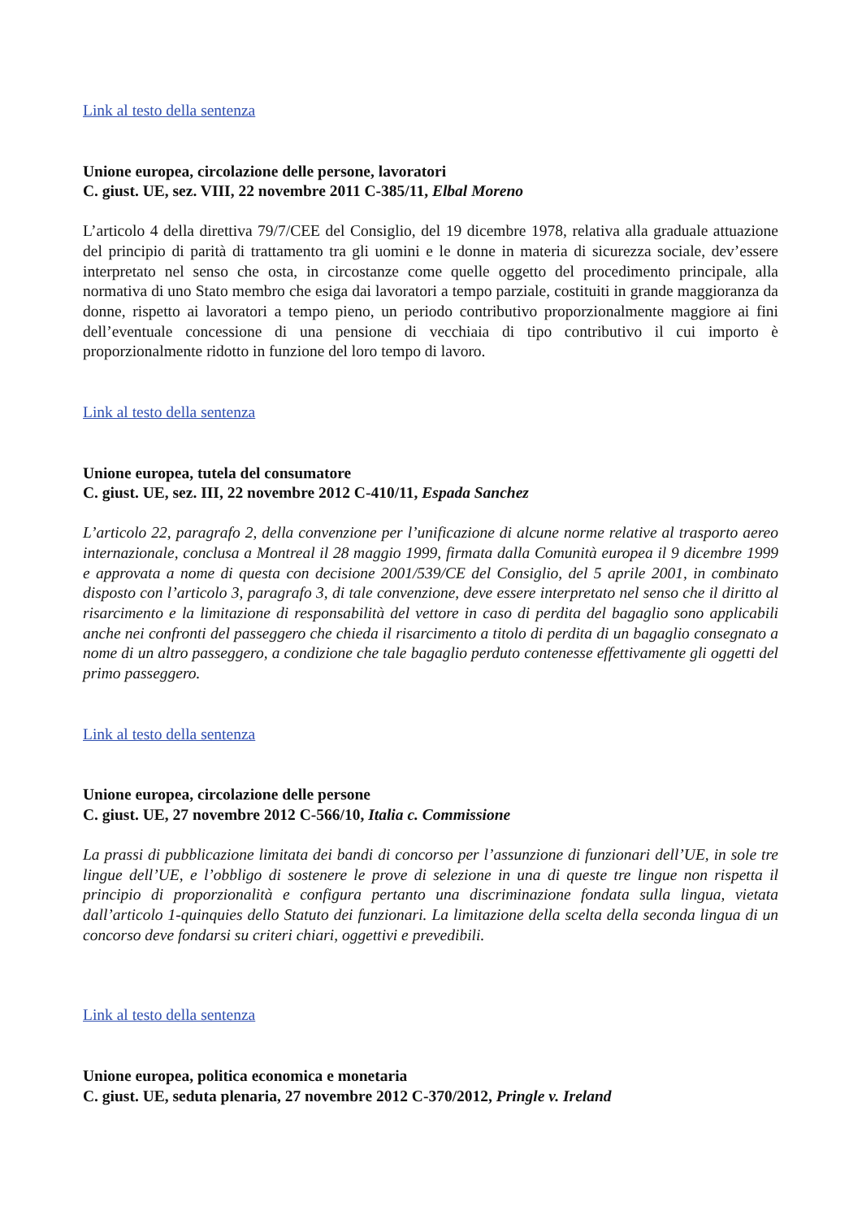Link al testo della sentenza
Unione europea, circolazione delle persone, lavoratori
C. giust. UE, sez. VIII, 22 novembre 2011 C-385/11, Elbal Moreno
L’articolo 4 della direttiva 79/7/CEE del Consiglio, del 19 dicembre 1978, relativa alla graduale attuazione del principio di parità di trattamento tra gli uomini e le donne in materia di sicurezza sociale, dev’essere interpretato nel senso che osta, in circostanze come quelle oggetto del procedimento principale, alla normativa di uno Stato membro che esiga dai lavoratori a tempo parziale, costituiti in grande maggioranza da donne, rispetto ai lavoratori a tempo pieno, un periodo contributivo proporzionalmente maggiore ai fini dell’eventuale concessione di una pensione di vecchiaia di tipo contributivo il cui importo è proporzionalmente ridotto in funzione del loro tempo di lavoro.
Link al testo della sentenza
Unione europea, tutela del consumatore
C. giust. UE, sez. III, 22 novembre 2012 C-410/11, Espada Sanchez
L’articolo 22, paragrafo 2, della convenzione per l’unificazione di alcune norme relative al trasporto aereo internazionale, conclusa a Montreal il 28 maggio 1999, firmata dalla Comunità europea il 9 dicembre 1999 e approvata a nome di questa con decisione 2001/539/CE del Consiglio, del 5 aprile 2001, in combinato disposto con l’articolo 3, paragrafo 3, di tale convenzione, deve essere interpretato nel senso che il diritto al risarcimento e la limitazione di responsabilità del vettore in caso di perdita del bagaglio sono applicabili anche nei confronti del passeggero che chieda il risarcimento a titolo di perdita di un bagaglio consegnato a nome di un altro passeggero, a condizione che tale bagaglio perduto contenesse effettivamente gli oggetti del primo passeggero.
Link al testo della sentenza
Unione europea, circolazione delle persone
C. giust. UE, 27 novembre 2012 C-566/10, Italia c. Commissione
La prassi di pubblicazione limitata dei bandi di concorso per l’assunzione di funzionari dell’UE, in sole tre lingue dell’UE, e l’obbligo di sostenere le prove di selezione in una di queste tre lingue non rispetta il principio di proporzionalità e configura pertanto una discriminazione fondata sulla lingua, vietata dall’articolo 1-quinquies dello Statuto dei funzionari. La limitazione della scelta della seconda lingua di un concorso deve fondarsi su criteri chiari, oggettivi e prevedibili.
Link al testo della sentenza
Unione europea, politica economica e monetaria
C. giust. UE, seduta plenaria, 27 novembre 2012 C-370/2012, Pringle v. Ireland